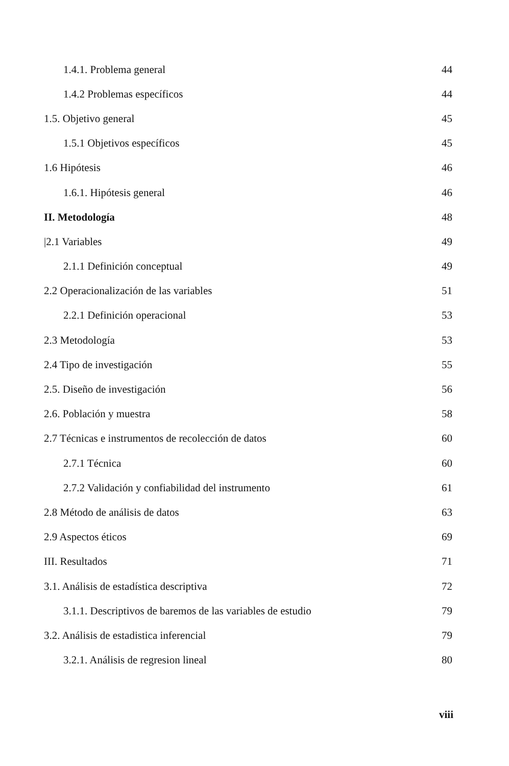1.4.1. Problema general 44
1.4.2 Problemas específicos 44
1.5. Objetivo general 45
1.5.1 Objetivos específicos 45
1.6 Hipótesis 46
1.6.1. Hipótesis general 46
II. Metodología 48
|2.1 Variables 49
2.1.1 Definición conceptual 49
2.2 Operacionalización de las variables 51
2.2.1 Definición operacional 53
2.3 Metodología 53
2.4 Tipo de investigación 55
2.5. Diseño de investigación 56
2.6. Población y muestra 58
2.7 Técnicas e instrumentos de recolección de datos 60
2.7.1 Técnica 60
2.7.2 Validación y confiabilidad del instrumento 61
2.8 Método de análisis de datos 63
2.9 Aspectos éticos 69
III. Resultados 71
3.1. Análisis de estadística descriptiva 72
3.1.1. Descriptivos de baremos de las variables de estudio 79
3.2. Análisis de estadistica inferencial 79
3.2.1. Análisis de regresion lineal 80
viii